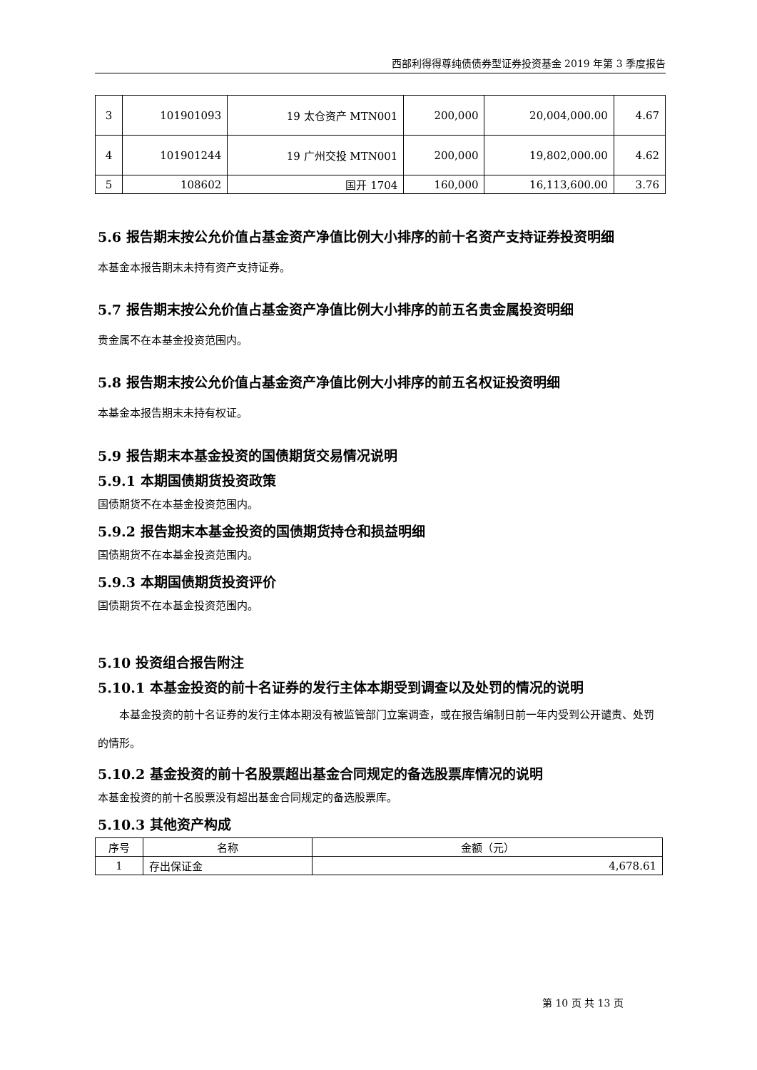西部利得得尊纯债债券型证券投资基金 2019 年第 3 季度报告
| 3 | 101901093 | 19 太仓资产 MTN001 | 200,000 | 20,004,000.00 | 4.67 |
| 4 | 101901244 | 19 广州交投 MTN001 | 200,000 | 19,802,000.00 | 4.62 |
| 5 | 108602 | 国开 1704 | 160,000 | 16,113,600.00 | 3.76 |
5.6 报告期末按公允价值占基金资产净值比例大小排序的前十名资产支持证券投资明细
本基金本报告期末未持有资产支持证券。
5.7 报告期末按公允价值占基金资产净值比例大小排序的前五名贵金属投资明细
贵金属不在本基金投资范围内。
5.8 报告期末按公允价值占基金资产净值比例大小排序的前五名权证投资明细
本基金本报告期末未持有权证。
5.9 报告期末本基金投资的国债期货交易情况说明
5.9.1 本期国债期货投资政策
国债期货不在本基金投资范围内。
5.9.2 报告期末本基金投资的国债期货持仓和损益明细
国债期货不在本基金投资范围内。
5.9.3 本期国债期货投资评价
国债期货不在本基金投资范围内。
5.10 投资组合报告附注
5.10.1 本基金投资的前十名证券的发行主体本期受到调查以及处罚的情况的说明
  本基金投资的前十名证券的发行主体本期没有被监管部门立案调查，或在报告编制日前一年内受到公开谴责、处罚的情形。
5.10.2 基金投资的前十名股票超出基金合同规定的备选股票库情况的说明
本基金投资的前十名股票没有超出基金合同规定的备选股票库。
5.10.3 其他资产构成
| 序号 | 名称 | 金额（元） |
| --- | --- | --- |
| 1 | 存出保证金 | 4,678.61 |
第 10 页 共 13 页